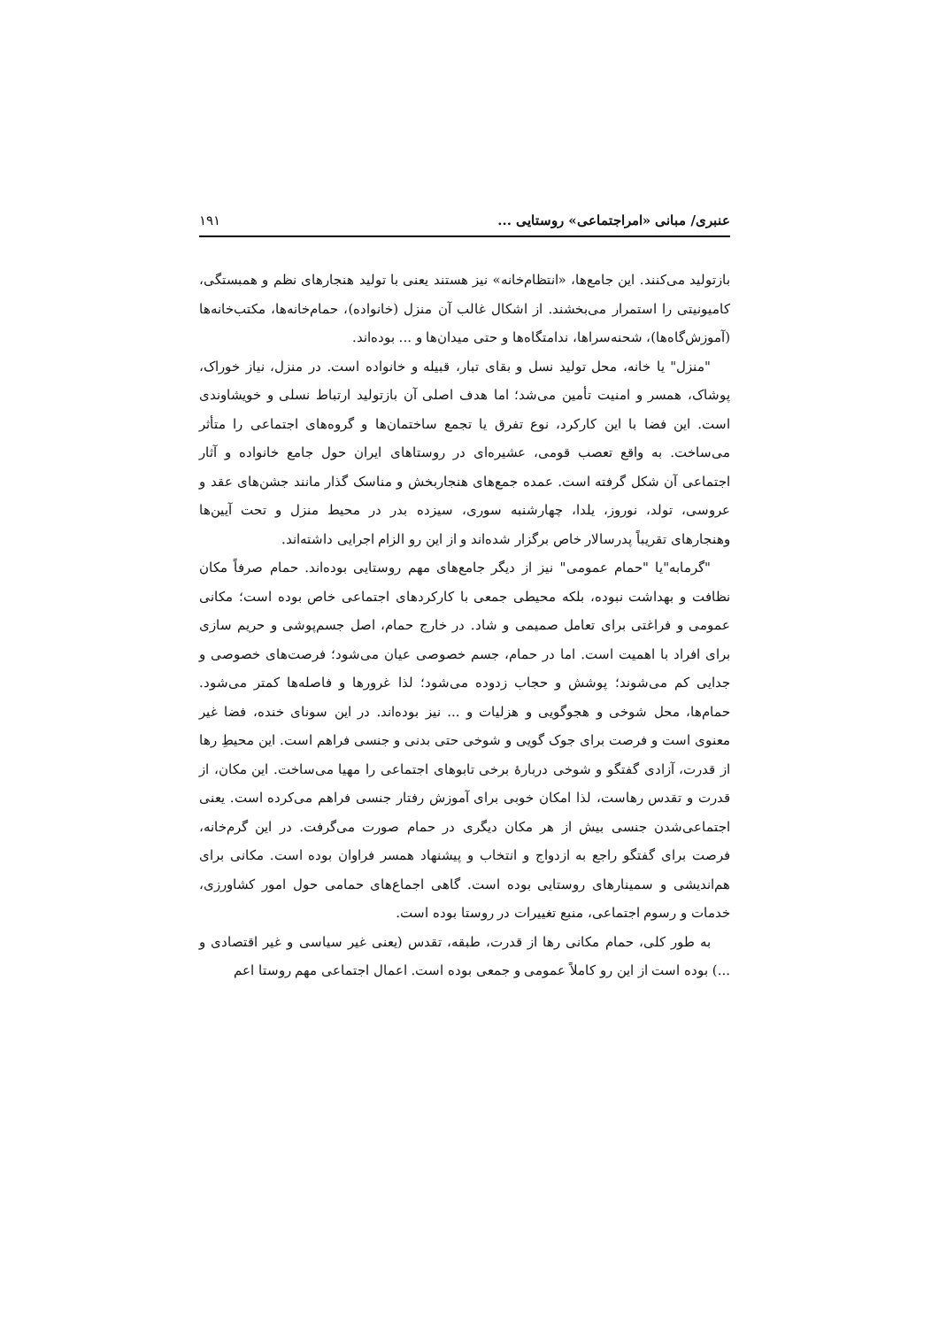عنبری/ مبانی «امراجتماعی» روستایی ... ۱۹۱
بازتولید می‌کنند. این جامع‌ها، «انتظام‌خانه» نیز هستند یعنی با تولید هنجارهای نظم و همبستگی، کامیونیتی را استمرار می‌بخشند. از اشکال غالب آن منزل (خانواده)، حمام‌خانه‌ها، مکتب‌خانه‌ها (آموزش‌گاه‌ها)، شحنه‌سراها، ندامتگاه‌ها و حتی میدان‌ها و ... بوده‌اند.
"منزل" یا خانه، محل تولید نسل و بقای تبار، قبیله و خانواده است. در منزل، نیاز خوراک، پوشاک، همسر و امنیت تأمین می‌شد؛ اما هدف اصلی آن بازتولید ارتباط نسلی و خویشاوندی است. این فضا با این کارکرد، نوع تفرق یا تجمع ساختمان‌ها و گروه‌های اجتماعی را متأثر می‌ساخت. به واقع تعصب قومی، عشیره‌ای در روستاهای ایران حول جامع خانواده و آثار اجتماعی آن شکل گرفته است. عمده جمع‌های هنجاربخش و مناسک گذار مانند جشن‌های عقد و عروسی، تولد، نوروز، یلدا، چهارشنبه سوری، سیزده بدر در محیط منزل و تحت آیین‌ها وهنجارهای تقریباً پدرسالار خاص برگزار شده‌اند و از این رو الزام اجرایی داشته‌اند.
"گرمابه"یا "حمام عمومی" نیز از دیگر جامع‌های مهم روستایی بوده‌اند. حمام صرفاً مکان نظافت و بهداشت نبوده، بلکه محیطی جمعی با کارکردهای اجتماعی خاص بوده است؛ مکانی عمومی و فراغتی برای تعامل صمیمی و شاد. در خارج حمام، اصل جسم‌پوشی و حریم سازی برای افراد با اهمیت است. اما در حمام، جسم خصوصی عیان می‌شود؛ فرصت‌های خصوصی و جدایی کم می‌شوند؛ پوشش و حجاب زدوده می‌شود؛ لذا غرورها و فاصله‌ها کمتر می‌شود. حمام‌ها، محل شوخی و هجوگویی و هزلیات و ... نیز بوده‌اند. در این سونای خنده، فضا غیر معنوی است و فرصت برای جوک گویی و شوخی حتی بدنی و جنسی فراهم است. این محیطِ رها از قدرت، آزادی گفتگو و شوخی دربارهٔ برخی تابوهای اجتماعی را مهیا می‌ساخت. این مکان، از قدرت و تقدس رهاست، لذا امکان خوبی برای آموزش رفتار جنسی فراهم می‌کرده است. یعنی اجتماعی‌شدن جنسی بیش از هر مکان دیگری در حمام صورت می‌گرفت. در این گرم‌خانه، فرصت برای گفتگو راجع به ازدواج و انتخاب و پیشنهاد همسر فراوان بوده است. مکانی برای هم‌اندیشی و سمینارهای روستایی بوده است. گاهی اجماع‌های حمامی حول امور کشاورزی، خدمات و رسوم اجتماعی، منبع تغییرات در روستا بوده است.
به طور کلی، حمام مکانی رها از قدرت، طبقه، تقدس (یعنی غیر سیاسی و غیر اقتصادی و ...) بوده است از این رو کاملاً عمومی و جمعی بوده است. اعمال اجتماعی مهم روستا اعم